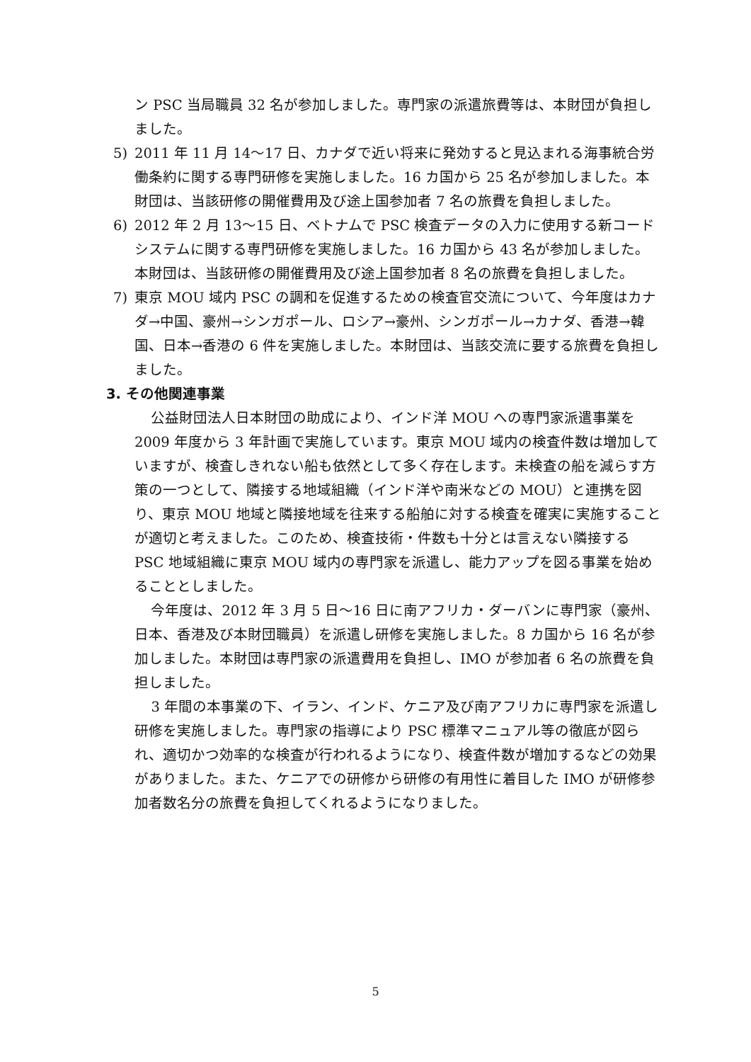ン PSC 当局職員 32 名が参加しました。専門家の派遣旅費等は、本財団が負担しました。
5) 2011 年 11 月 14～17 日、カナダで近い将来に発効すると見込まれる海事統合労働条約に関する専門研修を実施しました。16 カ国から 25 名が参加しました。本財団は、当該研修の開催費用及び途上国参加者 7 名の旅費を負担しました。
6) 2012 年 2 月 13～15 日、ベトナムで PSC 検査データの入力に使用する新コードシステムに関する専門研修を実施しました。16 カ国から 43 名が参加しました。本財団は、当該研修の開催費用及び途上国参加者 8 名の旅費を負担しました。
7) 東京 MOU 域内 PSC の調和を促進するための検査官交流について、今年度はカナダ→中国、豪州→シンガポール、ロシア→豪州、シンガポール→カナダ、香港→韓国、日本→香港の 6 件を実施しました。本財団は、当該交流に要する旅費を負担しました。
3. その他関連事業
公益財団法人日本財団の助成により、インド洋 MOU への専門家派遣事業を 2009 年度から 3 年計画で実施しています。東京 MOU 域内の検査件数は増加していますが、検査しきれない船も依然として多く存在します。未検査の船を減らす方策の一つとして、隣接する地域組織（インド洋や南米などの MOU）と連携を図り、東京 MOU 地域と隣接地域を往来する船舶に対する検査を確実に実施することが適切と考えました。このため、検査技術・件数も十分とは言えない隣接する PSC 地域組織に東京 MOU 域内の専門家を派遣し、能力アップを図る事業を始めることとしました。
今年度は、2012 年 3 月 5 日～16 日に南アフリカ・ダーバンに専門家（豪州、日本、香港及び本財団職員）を派遣し研修を実施しました。8 カ国から 16 名が参加しました。本財団は専門家の派遣費用を負担し、IMO が参加者 6 名の旅費を負担しました。
3 年間の本事業の下、イラン、インド、ケニア及び南アフリカに専門家を派遣し研修を実施しました。専門家の指導により PSC 標準マニュアル等の徹底が図られ、適切かつ効率的な検査が行われるようになり、検査件数が増加するなどの効果がありました。また、ケニアでの研修から研修の有用性に着目した IMO が研修参加者数名分の旅費を負担してくれるようになりました。
5